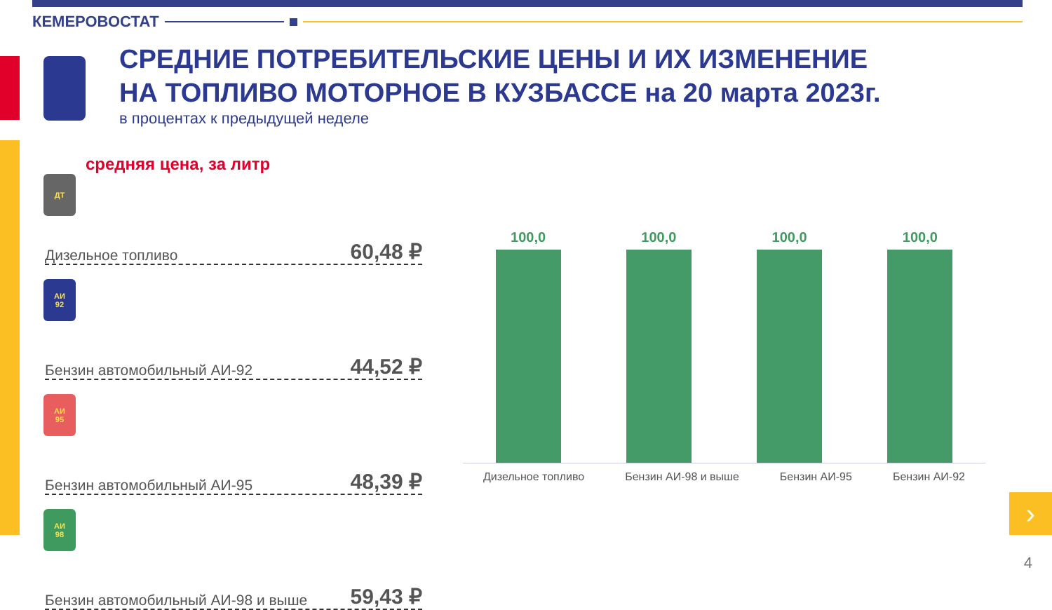КЕМЕРОВОСТАТ
СРЕДНИЕ ПОТРЕБИТЕЛЬСКИЕ ЦЕНЫ И ИХ ИЗМЕНЕНИЕ
НА ТОПЛИВО МОТОРНОЕ В КУЗБАССЕ на 20 марта 2023г.
в процентах к предыдущей неделе
средняя цена, за литр
ДТ
Дизельное топливо 60,48 ₽
АИ
92
Бензин автомобильный АИ-92 44,52 ₽
АИ
95
Бензин автомобильный АИ-95 48,39 ₽
АИ
98
Бензин автомобильный АИ-98 и выше 59,43 ₽
100,0
100,0
100,0
100,0
Дизельное топливо Бензин АИ-98 и выше Бензин АИ-95 Бензин АИ-92
›
4